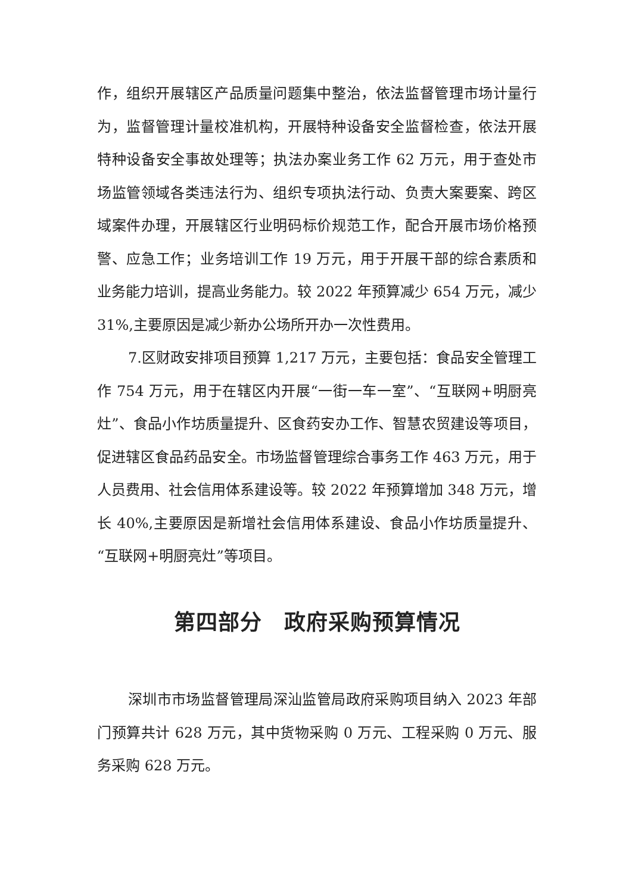作，组织开展辖区产品质量问题集中整治，依法监督管理市场计量行为，监督管理计量校准机构，开展特种设备安全监督检查，依法开展特种设备安全事故处理等；执法办案业务工作 62 万元，用于查处市场监管领域各类违法行为、组织专项执法行动、负责大案要案、跨区域案件办理，开展辖区行业明码标价规范工作，配合开展市场价格预警、应急工作；业务培训工作 19 万元，用于开展干部的综合素质和业务能力培训，提高业务能力。较 2022 年预算减少 654 万元，减少 31%,主要原因是减少新办公场所开办一次性费用。
7.区财政安排项目预算 1,217 万元，主要包括：食品安全管理工作 754 万元，用于在辖区内开展“一街一车一室”、“互联网+明厨亮灶”、食品小作坊质量提升、区食药安办工作、智慧农贸建设等项目，促进辖区食品药品安全。市场监督管理综合事务工作 463 万元，用于人员费用、社会信用体系建设等。较 2022 年预算增加 348 万元，增长 40%,主要原因是新增社会信用体系建设、食品小作坊质量提升、“互联网+明厨亮灶”等项目。
第四部分　政府采购预算情况
深圳市市场监督管理局深汕监管局政府采购项目纳入 2023 年部门预算共计 628 万元，其中货物采购 0 万元、工程采购 0 万元、服务采购 628 万元。